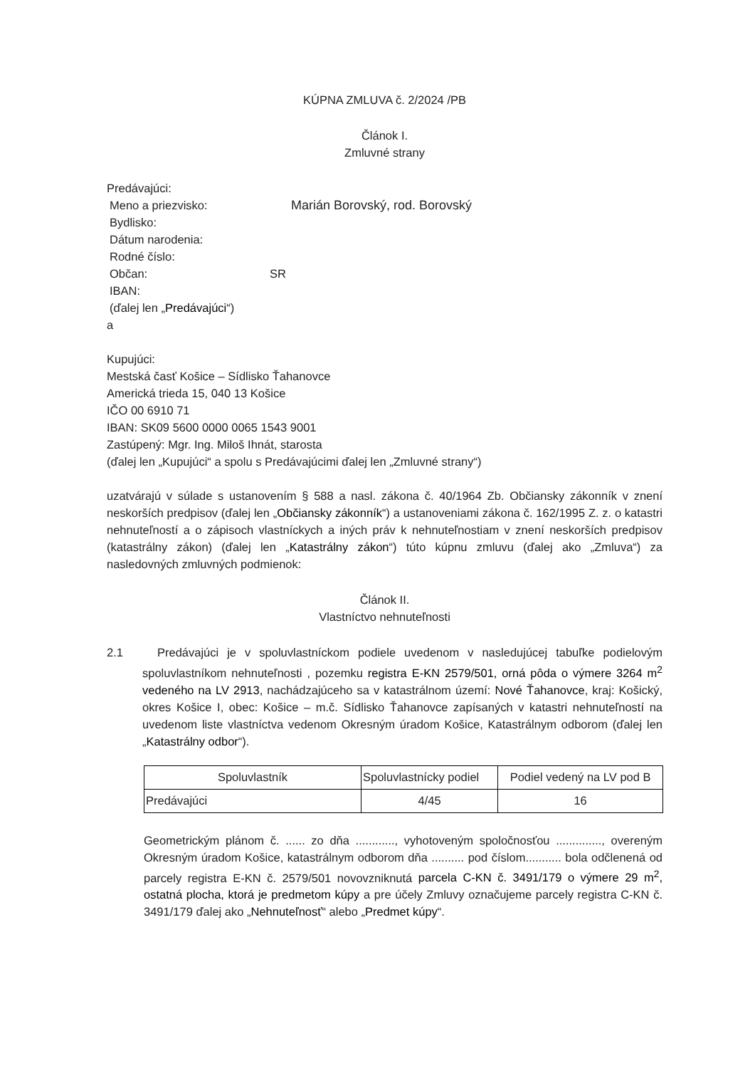KÚPNA ZMLUVA č. 2/2024 /PB
Článok I.
Zmluvné strany
Predávajúci:
Meno a priezvisko: Marián Borovský, rod. Borovský
Bydlisko:
Dátum narodenia:
Rodné číslo:
Občan: SR
IBAN:
(ďalej len „Predávajúci“)
a
Kupujúci:
Mestská časť Košice – Sídlisko Ťahanovce
Americká trieda 15, 040 13 Košice
IČO 00 6910 71
IBAN: SK09 5600 0000 0065 1543 9001
Zastúpený: Mgr. Ing. Miloš Ihnát, starosta
(ďalej len „Kupujúci“ a spolu s Predávajúcimi ďalej len „Zmluvné strany“)
uzatvárajú v súlade s ustanovením § 588 a nasl. zákona č. 40/1964 Zb. Občiansky zákonník v znení neskorších predpisov (ďalej len „Občiansky zákonník“) a ustanoveniami zákona č. 162/1995 Z. z. o katastri nehnuteľností a o zápisoch vlastníckych a iných práv k nehnuteľnostiam v znení neskorších predpisov (katastrálny zákon) (ďalej len „Katastrálny zákon“) túto kúpnu zmluvu (ďalej ako „Zmluva“) za nasledovných zmluvných podmienok:
Článok II.
Vlastníctvo nehnuteľnosti
2.1 Predávajúci je v spoluvlastníckom podiele uvedenom v nasledujúcej tabuľke podielovým spoluvlastníkom nehnuteľnosti , pozemku registra E-KN 2579/501, orná pôda o výmere 3264 m<sup>2</sup> vedeného na LV 2913, nachádzajúceho sa v katastrálnom území: Nové Ťahanovce, kraj: Košický, okres Košice I, obec: Košice – m.č. Sídlisko Ťahanovce zapísaných v katastri nehnuteľností na uvedenom liste vlastníctva vedenom Okresným úradom Košice, Katastrálnym odborom (ďalej len „Katastrálny odbor“).
| Spoluvlastník | Spoluvlastnícky podiel | Podiel vedený na LV pod B |
| Predávajúci | 4/45 | 16 |
Geometrickým plánom č. ...... zo dňa ............, vyhotoveným spoločnosťou .............., overeným Okresným úradom Košice, katastrálnym odborom dňa .......... pod číslom........... bola odčlenená od parcely registra E-KN č. 2579/501 novovzniknutá parcela C-KN č. 3491/179 o výmere 29 m<sup>2</sup>, ostatná plocha, ktorá je predmetom kúpy a pre účely Zmluvy označujeme parcely registra C-KN č. 3491/179 ďalej ako „Nehnuteľnosť“ alebo „Predmet kúpy“.